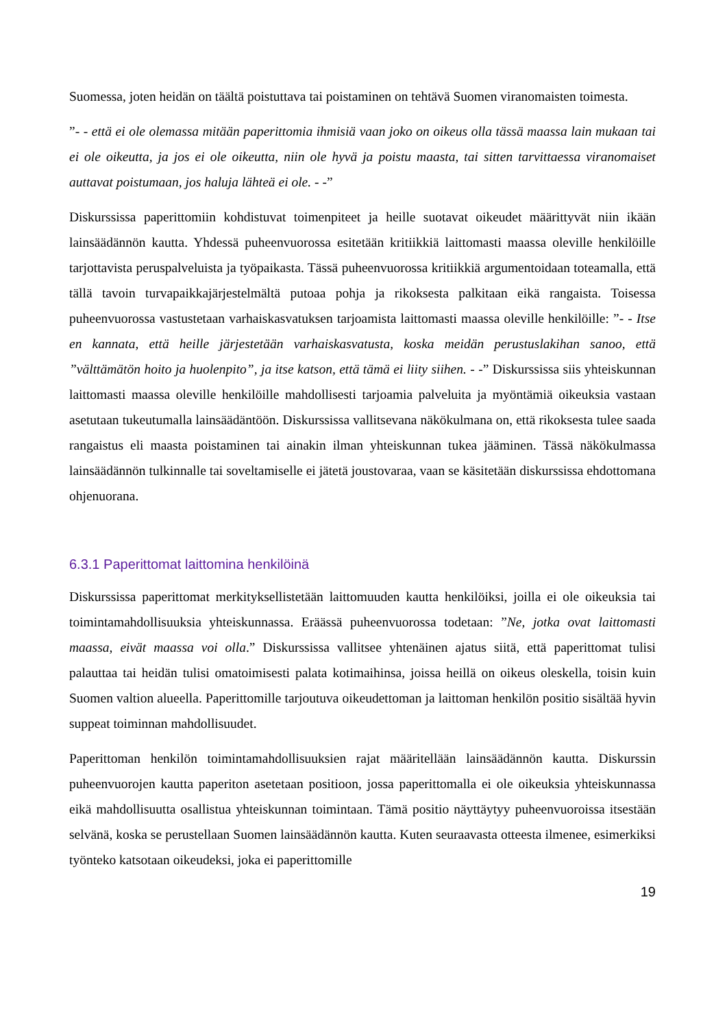Suomessa, joten heidän on täältä poistuttava tai poistaminen on tehtävä Suomen viranomaisten toimesta.
”- - että ei ole olemassa mitään paperittomia ihmisiä vaan joko on oikeus olla tässä maassa lain mukaan tai ei ole oikeutta, ja jos ei ole oikeutta, niin ole hyvä ja poistu maasta, tai sitten tarvittaessa viranomaiset auttavat poistumaan, jos haluja lähteä ei ole. - -”
Diskurssissa paperittomiin kohdistuvat toimenpiteet ja heille suotavat oikeudet määrittyvät niin ikään lainsäädännön kautta. Yhdessä puheenvuorossa esitetään kritiikkiä laittomasti maassa oleville henkilöille tarjottavista peruspalveluista ja työpaikasta. Tässä puheenvuorossa kritiikkiä argumentoidaan toteamalla, että tällä tavoin turvapaikkajärjestelmältä putoaa pohja ja rikoksesta palkitaan eikä rangaista. Toisessa puheenvuorossa vastustetaan varhaiskasvatuksen tarjoamista laittomasti maassa oleville henkilöille: ”- - Itse en kannata, että heille järjestetään varhaiskasvatusta, koska meidän perustuslakihan sanoo, että ”välttämätön hoito ja huolenpito”, ja itse katson, että tämä ei liity siihen. - -” Diskurssissa siis yhteiskunnan laittomasti maassa oleville henkilöille mahdollisesti tarjoamia palveluita ja myöntämiä oikeuksia vastaan asetutaan tukeutumalla lainsäädäntöön. Diskurssissa vallitsevana näkökulmana on, että rikoksesta tulee saada rangaistus eli maasta poistaminen tai ainakin ilman yhteiskunnan tukea jääminen. Tässä näkökulmassa lainsäädännön tulkinnalle tai soveltamiselle ei jätetä joustovaraa, vaan se käsitetään diskurssissa ehdottomana ohjenuorana.
6.3.1 Paperittomat laittomina henkilöinä
Diskurssissa paperittomat merkityksellistetään laittomuuden kautta henkilöiksi, joilla ei ole oikeuksia tai toimintamahdollisuuksia yhteiskunnassa. Eräässä puheenvuorossa todetaan: ”Ne, jotka ovat laittomasti maassa, eivät maassa voi olla.” Diskurssissa vallitsee yhtenäinen ajatus siitä, että paperittomat tulisi palauttaa tai heidän tulisi omatoimisesti palata kotimaihinsa, joissa heillä on oikeus oleskella, toisin kuin Suomen valtion alueella. Paperittomille tarjoutuva oikeudettoman ja laittoman henkilön positio sisältää hyvin suppeat toiminnan mahdollisuudet.
Paperittoman henkilön toimintamahdollisuuksien rajat määritellään lainsäädännön kautta. Diskurssin puheenvuorojen kautta paperiton asetetaan positioon, jossa paperittomalla ei ole oikeuksia yhteiskunnassa eikä mahdollisuutta osallistua yhteiskunnan toimintaan. Tämä positio näyttäytyy puheenvuoroissa itsestään selvänä, koska se perustellaan Suomen lainsäädännön kautta. Kuten seuraavasta otteesta ilmenee, esimerkiksi työnteko katsotaan oikeudeksi, joka ei paperittomille
19